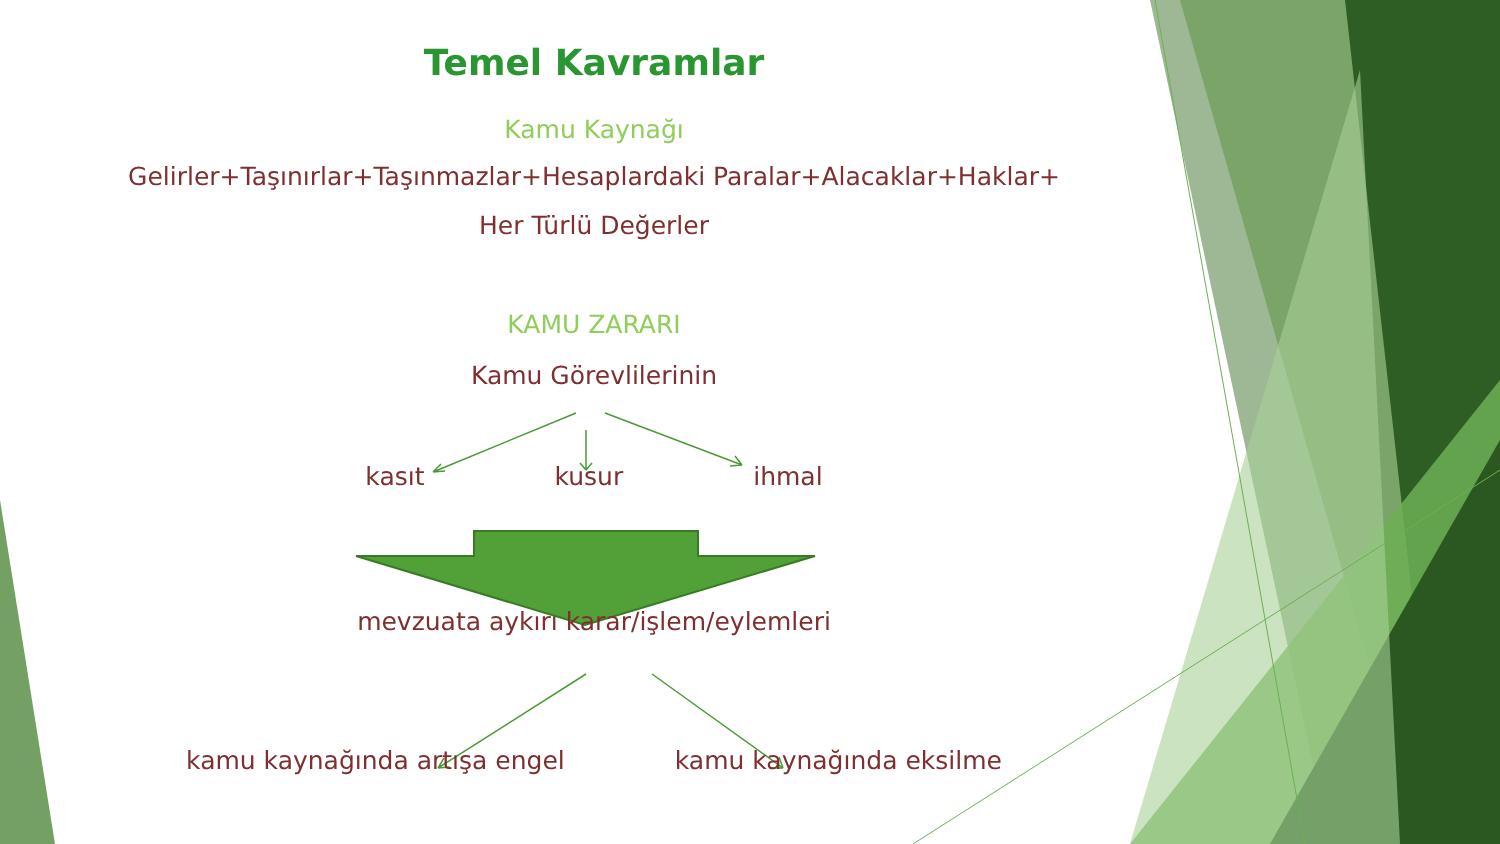Temel Kavramlar
Kamu Kaynağı
Gelirler+Taşınırlar+Taşınmazlar+Hesaplardaki Paralar+Alacaklar+Haklar+
Her Türlü Değerler
KAMU ZARARI
Kamu Görevlilerinin
kasıt kusur ihmal
mevzuata aykırı karar/işlem/eylemleri
kamu kaynağında artışa engel kamu kaynağında eksilme